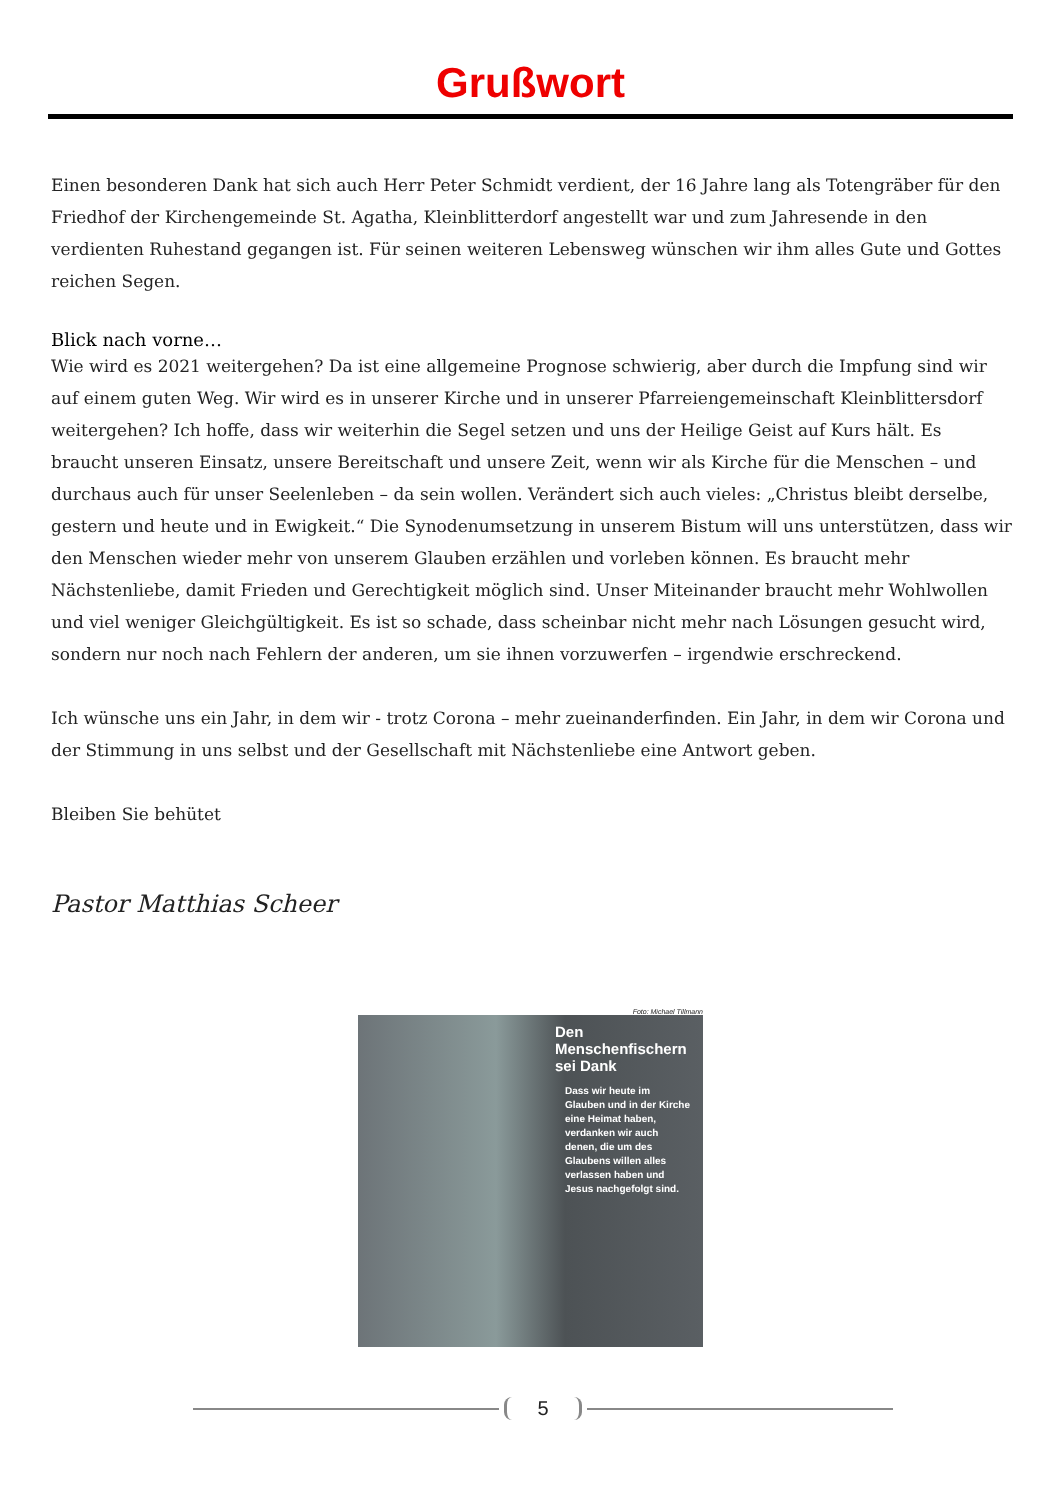Grußwort
Einen besonderen Dank hat sich auch Herr Peter Schmidt verdient, der 16 Jahre lang als Totengräber für den Friedhof der Kirchengemeinde St. Agatha, Kleinblitterdorf angestellt war und zum Jahresende in den verdienten Ruhestand gegangen ist. Für seinen weiteren Lebensweg wünschen wir ihm alles Gute und Gottes reichen Segen.
Blick nach vorne…
Wie wird es 2021 weitergehen? Da ist eine allgemeine Prognose schwierig, aber durch die Impfung sind wir auf einem guten Weg. Wir wird es in unserer Kirche und in unserer Pfarreiengemeinschaft Kleinblittersdorf weitergehen? Ich hoffe, dass wir weiterhin die Segel setzen und uns der Heilige Geist auf Kurs hält. Es braucht unseren Einsatz, unsere Bereitschaft und unsere Zeit, wenn wir als Kirche für die Menschen – und durchaus auch für unser Seelenleben – da sein wollen. Verändert sich auch vieles: „Christus bleibt derselbe, gestern und heute und in Ewigkeit.“ Die Synodenumsetzung in unserem Bistum will uns unterstützen, dass wir den Menschen wieder mehr von unserem Glauben erzählen und vorleben können. Es braucht mehr Nächstenliebe, damit Frieden und Gerechtigkeit möglich sind. Unser Miteinander braucht mehr Wohlwollen und viel weniger Gleichgültigkeit. Es ist so schade, dass scheinbar nicht mehr nach Lösungen gesucht wird, sondern nur noch nach Fehlern der anderen, um sie ihnen vorzuwerfen – irgendwie erschreckend.
Ich wünsche uns ein Jahr, in dem wir - trotz Corona – mehr zueinanderfinden. Ein Jahr, in dem wir Corona und der Stimmung in uns selbst und der Gesellschaft mit Nächstenliebe eine Antwort geben.
Bleiben Sie behütet
Pastor Matthias Scheer
Foto: Michael Tillmann
Den
Menschenfischern
sei Dank
Dass wir heute im Glauben und in der Kirche eine Heimat haben, verdanken wir auch denen, die um des Glaubens willen alles verlassen haben und Jesus nachgefolgt sind.
5